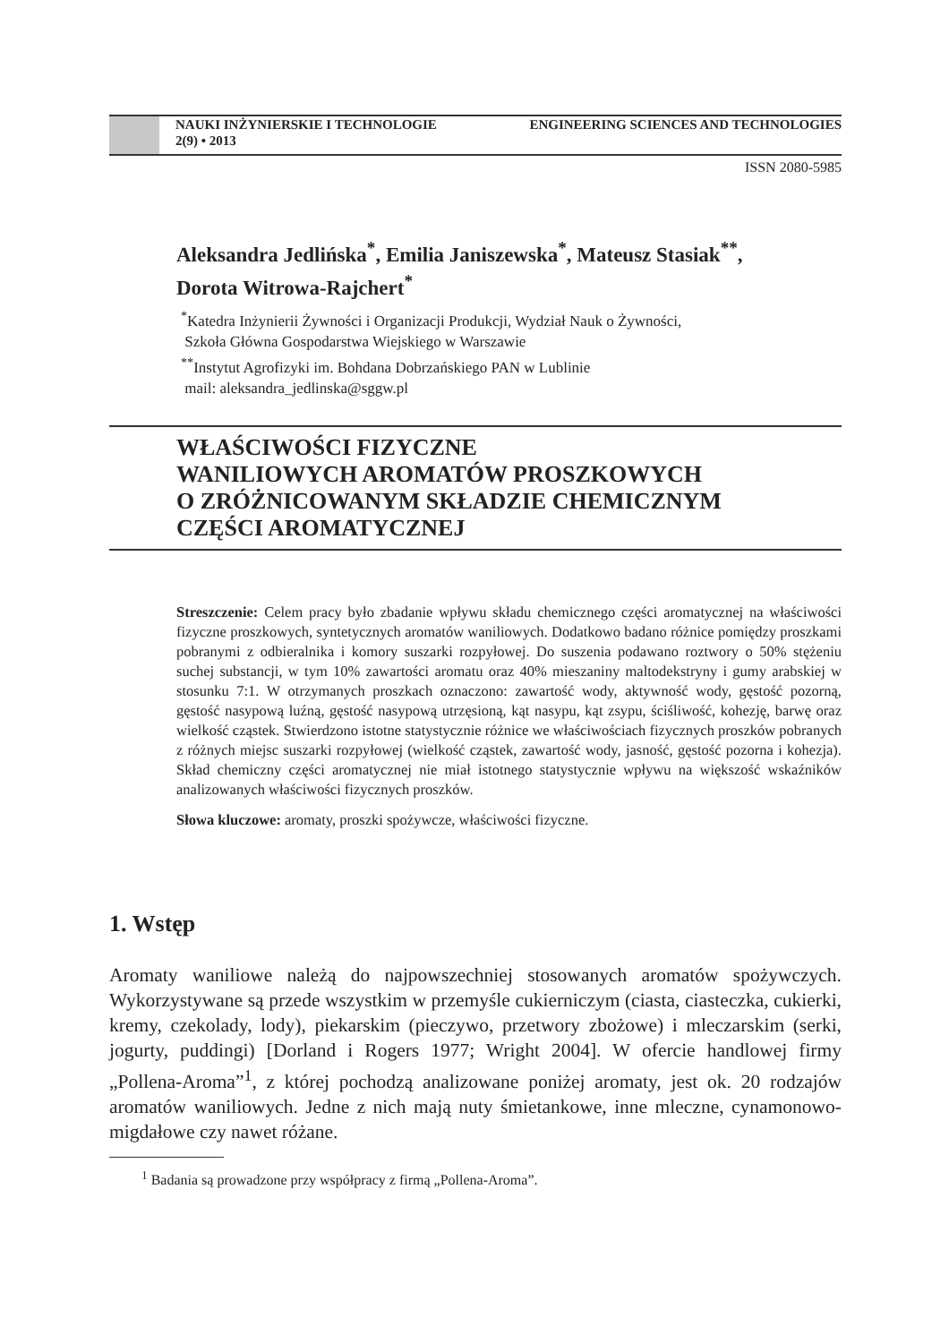NAUKI INŻYNIERSKIE I TECHNOLOGIE ENGINEERING SCIENCES AND TECHNOLOGIES
2(9) • 2013
ISSN 2080-5985
Aleksandra Jedlińska<sup>*</sup>, Emilia Janiszewska<sup>*</sup>, Mateusz Stasiak<sup>**</sup>,
Dorota Witrowa-Rajchert<sup>*</sup>
<sup>*</sup> Katedra Inżynierii Żywności i Organizacji Produkcji, Wydział Nauk o Żywności,
Szkoła Główna Gospodarstwa Wiejskiego w Warszawie
<sup>**</sup> Instytut Agrofizyki im. Bohdana Dobrzańskiego PAN w Lublinie
mail: aleksandra_jedlinska@sggw.pl
WŁAŚCIWOŚCI FIZYCZNE
WANILIOWYCH AROMATÓW PROSZKOWYCH
O ZRÓŻNICOWANYM SKŁADZIE CHEMICZNYM
CZĘŚCI AROMATYCZNEJ
Streszczenie: Celem pracy było zbadanie wpływu składu chemicznego części aromatycznej na właściwości fizyczne proszkowych, syntetycznych aromatów waniliowych. Dodatkowo badano różnice pomiędzy proszkami pobranymi z odbieralnika i komory suszarki rozpyłowej. Do suszenia podawano roztwory o 50% stężeniu suchej substancji, w tym 10% zawartości aromatu oraz 40% mieszaniny maltodekstryny i gumy arabskiej w stosunku 7:1. W otrzymanych proszkach oznaczono: zawartość wody, aktywność wody, gęstość pozorną, gęstość nasypową luźną, gęstość nasypową utrzęsioną, kąt nasypu, kąt zsypu, ściśliwość, kohezję, barwę oraz wielkość cząstek. Stwierdzono istotne statystycznie różnice we właściwościach fizycznych proszków pobranych z różnych miejsc suszarki rozpyłowej (wielkość cząstek, zawartość wody, jasność, gęstość pozorna i kohezja). Skład chemiczny części aromatycznej nie miał istotnego statystycznie wpływu na większość wskaźników analizowanych właściwości fizycznych proszków.
Słowa kluczowe: aromaty, proszki spożywcze, właściwości fizyczne.
1. Wstęp
Aromaty waniliowe należą do najpowszechniej stosowanych aromatów spożywczych. Wykorzystywane są przede wszystkim w przemyśle cukierniczym (ciasta, ciasteczka, cukierki, kremy, czekolady, lody), piekarskim (pieczywo, przetwory zbożowe) i mleczarskim (serki, jogurty, puddingi) [Dorland i Rogers 1977; Wright 2004]. W ofercie handlowej firmy „Pollena-Aroma”<sup>1</sup>, z której pochodzą analizowane poniżej aromaty, jest ok. 20 rodzajów aromatów waniliowych. Jedne z nich mają nuty śmietankowe, inne mleczne, cynamonowo-migdałowe czy nawet różane.
<sup>1</sup> Badania są prowadzone przy współpracy z firmą „Pollena-Aroma”.